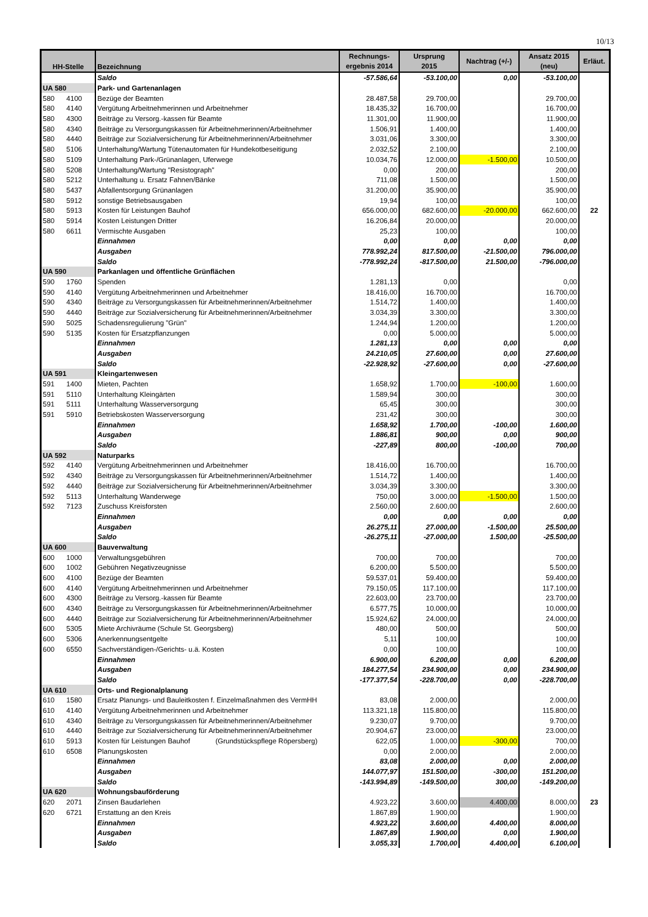10/13
| HH-Stelle | | Bezeichnung | Rechnungs- ergebnis 2014 | Ursprung 2015 | Nachtrag (+/-) | Ansatz 2015 (neu) | Erläut. |
| --- | --- | --- | --- | --- | --- | --- | --- |
| | | Saldo | -57.586,64 | -53.100,00 | 0,00 | -53.100,00 | |
| UA 580 | | Park- und Gartenanlagen | | | | | |
| 580 | 4100 | Bezüge der Beamten | 28.487,58 | 29.700,00 | | 29.700,00 | |
| 580 | 4140 | Vergütung Arbeitnehmerinnen und Arbeitnehmer | 18.435,32 | 16.700,00 | | 16.700,00 | |
| 580 | 4300 | Beiträge zu Versorg.-kassen für Beamte | 11.301,00 | 11.900,00 | | 11.900,00 | |
| 580 | 4340 | Beiträge zu Versorgungskassen für Arbeitnehmerinnen/Arbeitnehmer | 1.506,91 | 1.400,00 | | 1.400,00 | |
| 580 | 4440 | Beiträge zur Sozialversicherung für Arbeitnehmerinnen/Arbeitnehmer | 3.031,06 | 3.300,00 | | 3.300,00 | |
| 580 | 5106 | Unterhaltung/Wartung Tütenautomaten für Hundekotbeseitigung | 2.032,52 | 2.100,00 | | 2.100,00 | |
| 580 | 5109 | Unterhaltung Park-/Grünanlagen, Uferwege | 10.034,76 | 12.000,00 | -1.500,00 | 10.500,00 | |
| 580 | 5208 | Unterhaltung/Wartung "Resistograph" | 0,00 | 200,00 | | 200,00 | |
| 580 | 5212 | Unterhaltung u. Ersatz Fahnen/Bänke | 711,08 | 1.500,00 | | 1.500,00 | |
| 580 | 5437 | Abfallentsorgung Grünanlagen | 31.200,00 | 35.900,00 | | 35.900,00 | |
| 580 | 5912 | sonstige Betriebsausgaben | 19,94 | 100,00 | | 100,00 | |
| 580 | 5913 | Kosten für Leistungen Bauhof | 656.000,00 | 682.600,00 | -20.000,00 | 662.600,00 | 22 |
| 580 | 5914 | Kosten Leistungen Dritter | 16.206,84 | 20.000,00 | | 20.000,00 | |
| 580 | 6611 | Vermischte Ausgaben | 25,23 | 100,00 | | 100,00 | |
| | | Einnahmen | 0,00 | 0,00 | 0,00 | 0,00 | |
| | | Ausgaben | 778.992,24 | 817.500,00 | -21.500,00 | 796.000,00 | |
| | | Saldo | -778.992,24 | -817.500,00 | 21.500,00 | -796.000,00 | |
| UA 590 | | Parkanlagen und öffentliche Grünflächen | | | | | |
| 590 | 1760 | Spenden | 1.281,13 | 0,00 | | 0,00 | |
| 590 | 4140 | Vergütung Arbeitnehmerinnen und Arbeitnehmer | 18.416,00 | 16.700,00 | | 16.700,00 | |
| 590 | 4340 | Beiträge zu Versorgungskassen für Arbeitnehmerinnen/Arbeitnehmer | 1.514,72 | 1.400,00 | | 1.400,00 | |
| 590 | 4440 | Beiträge zur Sozialversicherung für Arbeitnehmerinnen/Arbeitnehmer | 3.034,39 | 3.300,00 | | 3.300,00 | |
| 590 | 5025 | Schadensregulierung "Grün" | 1.244,94 | 1.200,00 | | 1.200,00 | |
| 590 | 5135 | Kosten für Ersatzpflanzungen | 0,00 | 5.000,00 | | 5.000,00 | |
| | | Einnahmen | 1.281,13 | 0,00 | 0,00 | 0,00 | |
| | | Ausgaben | 24.210,05 | 27.600,00 | 0,00 | 27.600,00 | |
| | | Saldo | -22.928,92 | -27.600,00 | 0,00 | -27.600,00 | |
| UA 591 | | Kleingartenwesen | | | | | |
| 591 | 1400 | Mieten, Pachten | 1.658,92 | 1.700,00 | -100,00 | 1.600,00 | |
| 591 | 5110 | Unterhaltung Kleingärten | 1.589,94 | 300,00 | | 300,00 | |
| 591 | 5111 | Unterhaltung Wasserversorgung | 65,45 | 300,00 | | 300,00 | |
| 591 | 5910 | Betriebskosten Wasserversorgung | 231,42 | 300,00 | | 300,00 | |
| | | Einnahmen | 1.658,92 | 1.700,00 | -100,00 | 1.600,00 | |
| | | Ausgaben | 1.886,81 | 900,00 | 0,00 | 900,00 | |
| | | Saldo | -227,89 | 800,00 | -100,00 | 700,00 | |
| UA 592 | | Naturparks | | | | | |
| 592 | 4140 | Vergütung Arbeitnehmerinnen und Arbeitnehmer | 18.416,00 | 16.700,00 | | 16.700,00 | |
| 592 | 4340 | Beiträge zu Versorgungskassen für Arbeitnehmerinnen/Arbeitnehmer | 1.514,72 | 1.400,00 | | 1.400,00 | |
| 592 | 4440 | Beiträge zur Sozialversicherung für Arbeitnehmerinnen/Arbeitnehmer | 3.034,39 | 3.300,00 | | 3.300,00 | |
| 592 | 5113 | Unterhaltung Wanderwege | 750,00 | 3.000,00 | -1.500,00 | 1.500,00 | |
| 592 | 7123 | Zuschuss Kreisforsten | 2.560,00 | 2.600,00 | | 2.600,00 | |
| | | Einnahmen | 0,00 | 0,00 | 0,00 | 0,00 | |
| | | Ausgaben | 26.275,11 | 27.000,00 | -1.500,00 | 25.500,00 | |
| | | Saldo | -26.275,11 | -27.000,00 | 1.500,00 | -25.500,00 | |
| UA 600 | | Bauverwaltung | | | | | |
| 600 | 1000 | Verwaltungsgebühren | 700,00 | 700,00 | | 700,00 | |
| 600 | 1002 | Gebühren Negativzeugnisse | 6.200,00 | 5.500,00 | | 5.500,00 | |
| 600 | 4100 | Bezüge der Beamten | 59.537,01 | 59.400,00 | | 59.400,00 | |
| 600 | 4140 | Vergütung Arbeitnehmerinnen und Arbeitnehmer | 79.150,05 | 117.100,00 | | 117.100,00 | |
| 600 | 4300 | Beiträge zu Versorg.-kassen für Beamte | 22.603,00 | 23.700,00 | | 23.700,00 | |
| 600 | 4340 | Beiträge zu Versorgungskassen für Arbeitnehmerinnen/Arbeitnehmer | 6.577,75 | 10.000,00 | | 10.000,00 | |
| 600 | 4440 | Beiträge zur Sozialversicherung für Arbeitnehmerinnen/Arbeitnehmer | 15.924,62 | 24.000,00 | | 24.000,00 | |
| 600 | 5305 | Miete Archivräume (Schule St. Georgsberg) | 480,00 | 500,00 | | 500,00 | |
| 600 | 5306 | Anerkennungsentgelte | 5,11 | 100,00 | | 100,00 | |
| 600 | 6550 | Sachverständigen-/Gerichts- u.ä. Kosten | 0,00 | 100,00 | | 100,00 | |
| | | Einnahmen | 6.900,00 | 6.200,00 | 0,00 | 6.200,00 | |
| | | Ausgaben | 184.277,54 | 234.900,00 | 0,00 | 234.900,00 | |
| | | Saldo | -177.377,54 | -228.700,00 | 0,00 | -228.700,00 | |
| UA 610 | | Orts- und Regionalplanung | | | | | |
| 610 | 1580 | Ersatz Planungs- und Bauleitkosten f. Einzelmaßnahmen des VermHH | 83,08 | 2.000,00 | | 2.000,00 | |
| 610 | 4140 | Vergütung Arbeitnehmerinnen und Arbeitnehmer | 113.321,18 | 115.800,00 | | 115.800,00 | |
| 610 | 4340 | Beiträge zu Versorgungskassen für Arbeitnehmerinnen/Arbeitnehmer | 9.230,07 | 9.700,00 | | 9.700,00 | |
| 610 | 4440 | Beiträge zur Sozialversicherung für Arbeitnehmerinnen/Arbeitnehmer | 20.904,67 | 23.000,00 | | 23.000,00 | |
| 610 | 5913 | Kosten für Leistungen Bauhof (Grundstückspflege Röpersberg) | 622,05 | 1.000,00 | -300,00 | 700,00 | |
| 610 | 6508 | Planungskosten | 0,00 | 2.000,00 | | 2.000,00 | |
| | | Einnahmen | 83,08 | 2.000,00 | 0,00 | 2.000,00 | |
| | | Ausgaben | 144.077,97 | 151.500,00 | -300,00 | 151.200,00 | |
| | | Saldo | -143.994,89 | -149.500,00 | 300,00 | -149.200,00 | |
| UA 620 | | Wohnungsbauförderung | | | | | |
| 620 | 2071 | Zinsen Baudarlehen | 4.923,22 | 3.600,00 | 4.400,00 | 8.000,00 | 23 |
| 620 | 6721 | Erstattung an den Kreis | 1.867,89 | 1.900,00 | | 1.900,00 | |
| | | Einnahmen | 4.923,22 | 3.600,00 | 4.400,00 | 8.000,00 | |
| | | Ausgaben | 1.867,89 | 1.900,00 | 0,00 | 1.900,00 | |
| | | Saldo | 3.055,33 | 1.700,00 | 4.400,00 | 6.100,00 | |